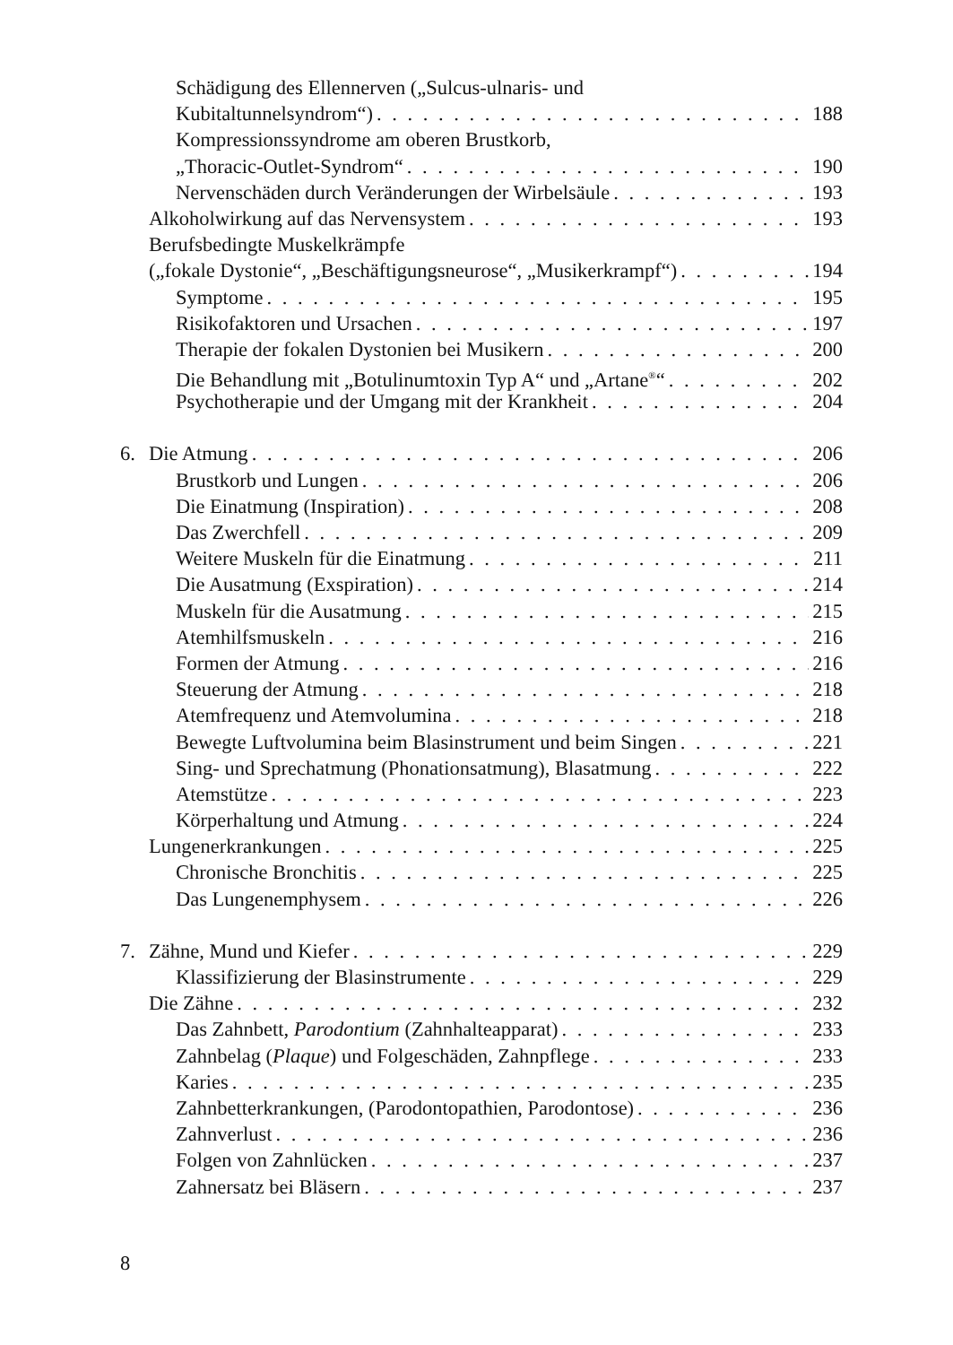Schädigung des Ellennerven („Sulcus-ulnaris- und
Kubitaltunnelsyndrom“) 188
Kompressionssyndrome am oberen Brustkorb,
„Thoracic-Outlet-Syndrom“ 190
Nervenschäden durch Veränderungen der Wirbelsäule 193
Alkoholwirkung auf das Nervensystem 193
Berufsbedingte Muskelkrämpfe
(„fokale Dystonie“, „Beschäftigungsneurose“, „Musikerkrampf“) 194
Symptome 195
Risikofaktoren und Ursachen 197
Therapie der fokalen Dystonien bei Musikern 200
Die Behandlung mit „Botulinumtoxin Typ A“ und „Artane<sup>®</sup>“ 202
Psychotherapie und der Umgang mit der Krankheit 204
6. Die Atmung 206
Brustkorb und Lungen 206
Die Einatmung (Inspiration) 208
Das Zwerchfell 209
Weitere Muskeln für die Einatmung 211
Die Ausatmung (Exspiration) 214
Muskeln für die Ausatmung 215
Atemhilfsmuskeln 216
Formen der Atmung 216
Steuerung der Atmung 218
Atemfrequenz und Atemvolumina 218
Bewegte Luftvolumina beim Blasinstrument und beim Singen 221
Sing- und Sprechatmung (Phonationsatmung), Blasatmung 222
Atemstütze 223
Körperhaltung und Atmung 224
Lungenerkrankungen 225
Chronische Bronchitis 225
Das Lungenemphysem 226
7. Zähne, Mund und Kiefer 229
Klassifizierung der Blasinstrumente 229
Die Zähne 232
Das Zahnbett, Parodontium (Zahnhalteapparat) 233
Zahnbelag (Plaque) und Folgeschäden, Zahnpflege 233
Karies 235
Zahnbetterkrankungen, (Parodontopathien, Parodontose) 236
Zahnverlust 236
Folgen von Zahnlücken 237
Zahnersatz bei Bläsern 237
8